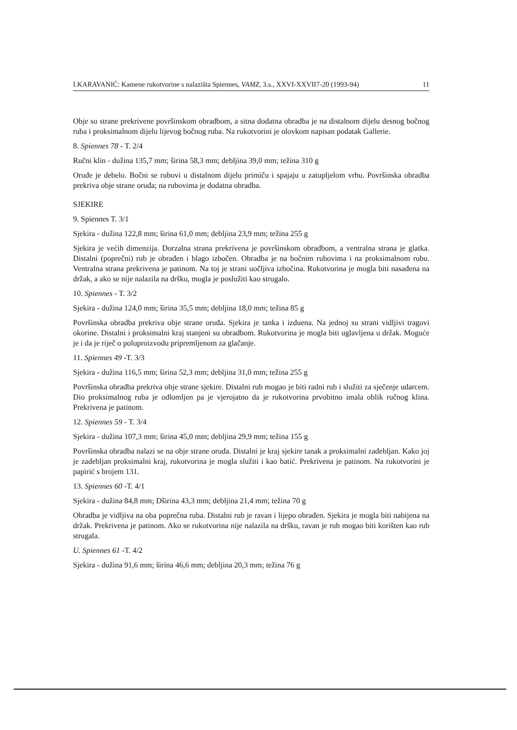I.KARAVANIĆ: Kamene rukotvorine s nalazišta Spiennes, VAMZ, 3.s., XXVI-XXVII7-20 (1993-94) 11
Obje su strane prekrivene površinskom obradbom, a sitna dodatna obradba je na distalnom dijelu desnog bočnog ruba i proksimalnom dijelu lijevog bočnog ruba. Na rukotvorini je olovkom napisan podatak Gallerie.
8. Spiennes 78 - T. 2/4
Ručni klin - dužina 135,7 mm; širina 58,3 mm; debljina 39,0 mm; težina 310 g
Oruđe je debelo. Bočni se rubovi u distalnom dijelu primiču i spajaju u zatupljelom vrhu. Površinska obradba prekriva obje strane oruđa; na rubovima je dodatna obradba.
SJEKIRE
9. Spiennes T. 3/1
Sjekira - dužina 122,8 mm; širina 61,0 mm; debljina 23,9 mm; težina 255 g
Sjekira je većih dimenzija. Dorzalna strana prekrivena je površinskom obradbom, a ventralna strana je glatka. Distalni (poprečni) rub je obrađen i blago izbočen. Obradba je na bočnim rubovima i na proksimalnom rubu. Ventralna strana prekrivena je patinom. Na toj je strani uočljiva izbočina. Rukotvorina je mogla biti nasađena na držak, a ako se nije nalazila na dršku, mogla je poslužiti kao strugalo.
10. Spiennes - T. 3/2
Sjekira - dužina 124,0 mm; širina 35,5 mm; debljina 18,0 mm; težina 85 g
Površinska obradba prekriva obje strane oruđa. Sjekira je tanka i izduena. Na jednoj su strani vidljivi tragovi okorine. Distalni i proksimalni kraj stanjeni su obradbom. Rukotvorina je mogla biti uglavljena u držak. Moguće je i da je riječ o poluproizvodu pripremljenom za glačanje.
11. Spiennes 49 -T. 3/3
Sjekira - dužina 116,5 mm; širina 52,3 mm; debljina 31,0 mm; težina 255 g
Površinska obradba prekriva obje strane sjekire. Distalni rub mogao je biti radni rub i služiti za sječenje udarcem. Dio proksimalnog ruba je odlomljen pa je vjerojatno da je rukotvorina prvobitno imala oblik ručnog klina. Prekrivena je patinom.
12. Spiennes 59 - T. 3/4
Sjekira - dužina 107,3 mm; širina 45,0 mm; debljina 29,9 mm; težina 155 g
Površinska obradba nalazi se na obje strane oruđa. Distalni je kraj sjekire tanak a proksimalni zadebljan. Kako joj je zadebljan proksimalni kraj, rukotvorina je mogla služiti i kao batić. Prekrivena je patinom. Na rukotvorini je papirić s brojem 131.
13. Spiennes 60 -T. 4/1
Sjekira - dužina 84,8 mm; Dširina 43,3 mm; debljina 21,4 mm; težina 70 g
Obradba je vidljiva na oba poprečna ruba. Distalni rub je ravan i lijepo obrađen. Sjekira je mogla biti nabijena na držak. Prekrivena je patinom. Ako se rukotvorina nije nalazila na dršku, ravan je rub mogao biti korišten kao rub strugala.
U. Spiennes 61 -T. 4/2
Sjekira - dužina 91,6 mm; širina 46,6 mm; debljina 20,3 mm; težina 76 g